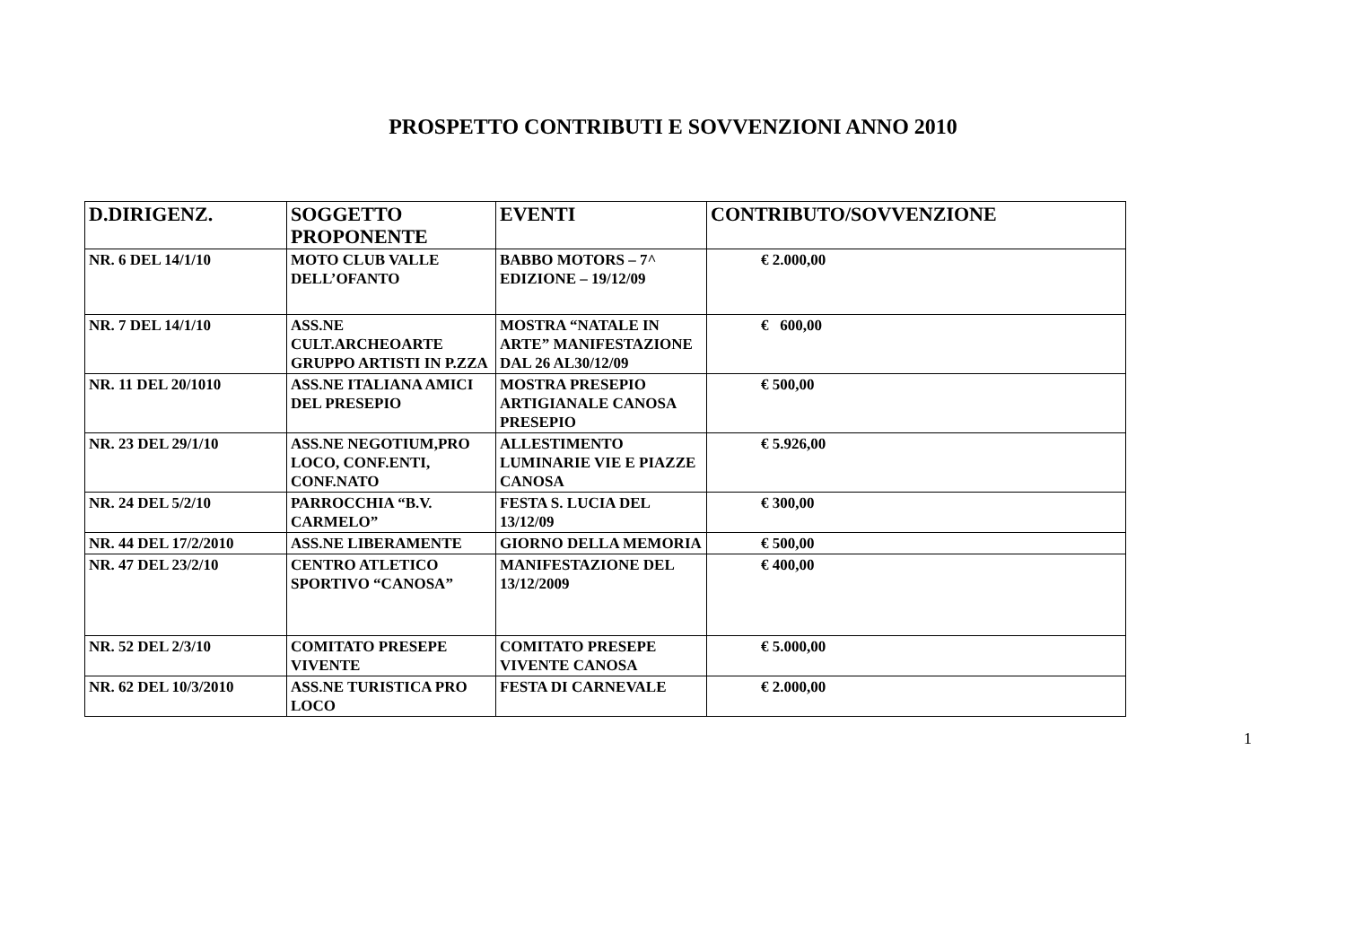PROSPETTO CONTRIBUTI E SOVVENZIONI ANNO 2010
| D.DIRIGENZ. | SOGGETTO PROPONENTE | EVENTI | CONTRIBUTO/SOVVENZIONE |
| --- | --- | --- | --- |
| NR. 6 DEL 14/1/10 | MOTO CLUB VALLE DELL’OFANTO | BABBO MOTORS – 7^ EDIZIONE – 19/12/09 | € 2.000,00 |
| NR. 7 DEL 14/1/10 | ASS.NE CULT.ARCHEOARTE GRUPPO ARTISTI IN P.ZZA | MOSTRA “NATALE IN ARTE” MANIFESTAZIONE DAL 26 AL30/12/09 | € 600,00 |
| NR. 11 DEL 20/1010 | ASS.NE ITALIANA AMICI DEL PRESEPIO | MOSTRA PRESEPIO ARTIGIANALE CANOSA PRESEPIO | € 500,00 |
| NR. 23 DEL 29/1/10 | ASS.NE NEGOTIUM,PRO LOCO, CONF.ENTI, CONF.NATO | ALLESTIMENTO LUMINARIE VIE E PIAZZE CANOSA | € 5.926,00 |
| NR. 24 DEL 5/2/10 | PARROCCHIA “B.V. CARMELO” | FESTA S. LUCIA DEL 13/12/09 | € 300,00 |
| NR. 44 DEL 17/2/2010 | ASS.NE LIBERAMENTE | GIORNO DELLA MEMORIA | € 500,00 |
| NR. 47 DEL 23/2/10 | CENTRO ATLETICO SPORTIVO “CANOSA” | MANIFESTAZIONE DEL 13/12/2009 | € 400,00 |
| NR. 52 DEL 2/3/10 | COMITATO PRESEPE VIVENTE | COMITATO PRESEPE VIVENTE CANOSA | € 5.000,00 |
| NR. 62 DEL 10/3/2010 | ASS.NE TURISTICA PRO LOCO | FESTA DI CARNEVALE | € 2.000,00 |
1